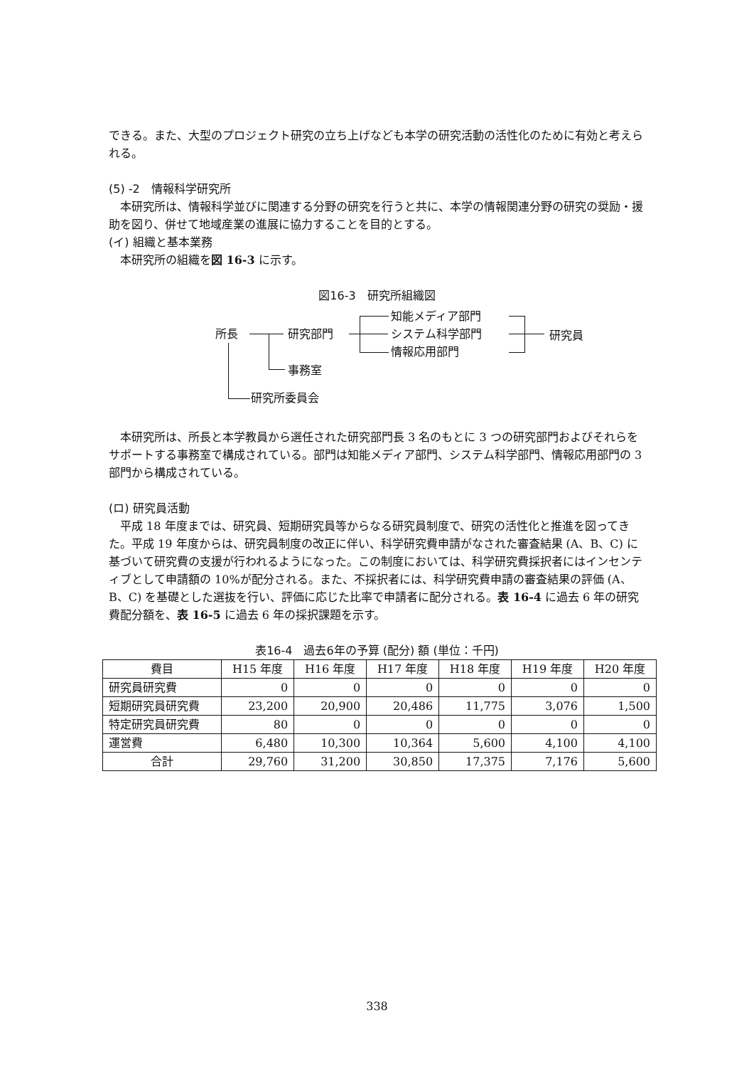できる。また、大型のプロジェクト研究の立ち上げなども本学の研究活動の活性化のために有効と考えられる。
(5) -2　情報科学研究所
　本研究所は、情報科学並びに関連する分野の研究を行うと共に、本学の情報関連分野の研究の奨励・援助を図り、併せて地域産業の進展に協力することを目的とする。
(イ) 組織と基本業務
　本研究所の組織を図 16-3 に示す。
図16-3　研究所組織図
所長 研究部門
知能メディア部門
システム科学部門
情報応用部門
研究員
事務室
研究所委員会
　本研究所は、所長と本学教員から選任された研究部門長 3 名のもとに 3 つの研究部門およびそれらをサポートする事務室で構成されている。部門は知能メディア部門、システム科学部門、情報応用部門の 3 部門から構成されている。
(ロ) 研究員活動
　平成 18 年度までは、研究員、短期研究員等からなる研究員制度で、研究の活性化と推進を図ってきた。平成 19 年度からは、研究員制度の改正に伴い、科学研究費申請がなされた審査結果 (A、B、C) に基づいて研究費の支援が行われるようになった。この制度においては、科学研究費採択者にはインセンティブとして申請額の 10%が配分される。また、不採択者には、科学研究費申請の審査結果の評価 (A、B、C) を基礎とした選抜を行い、評価に応じた比率で申請者に配分される。表 16-4 に過去 6 年の研究費配分額を、表 16-5 に過去 6 年の採択課題を示す。
表16-4　過去6年の予算 (配分) 額 (単位：千円)
| 費目 | H15 年度 | H16 年度 | H17 年度 | H18 年度 | H19 年度 | H20 年度 |
| --- | --- | --- | --- | --- | --- | --- |
| 研究員研究費 | 0 | 0 | 0 | 0 | 0 | 0 |
| 短期研究員研究費 | 23,200 | 20,900 | 20,486 | 11,775 | 3,076 | 1,500 |
| 特定研究員研究費 | 80 | 0 | 0 | 0 | 0 | 0 |
| 運営費 | 6,480 | 10,300 | 10,364 | 5,600 | 4,100 | 4,100 |
| 合計 | 29,760 | 31,200 | 30,850 | 17,375 | 7,176 | 5,600 |
338